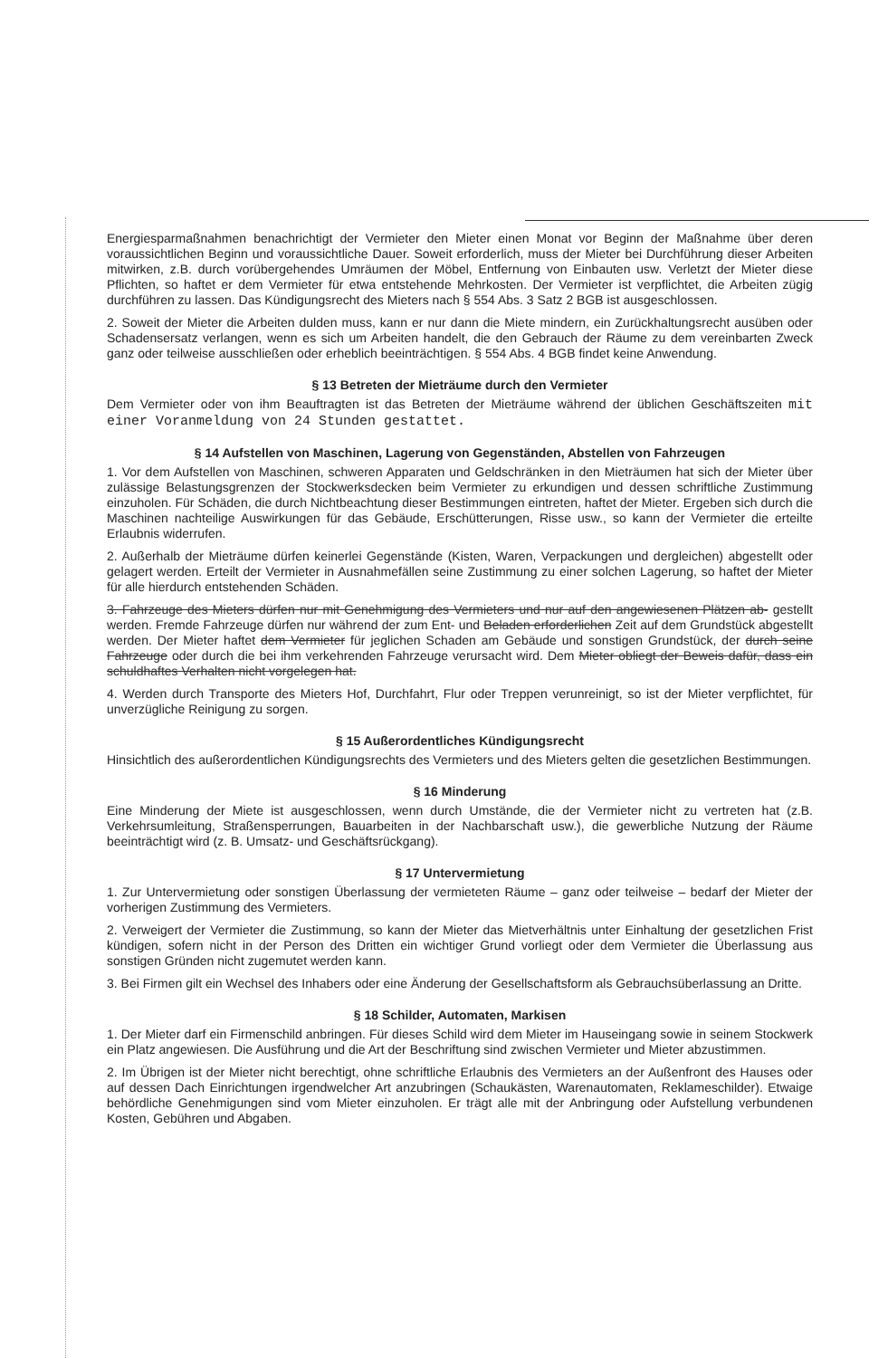Energiesparmaßnahmen benachrichtigt der Vermieter den Mieter einen Monat vor Beginn der Maßnahme über deren voraussichtlichen Beginn und voraussichtliche Dauer. Soweit erforderlich, muss der Mieter bei Durchführung dieser Arbeiten mitwirken, z.B. durch vorübergehendes Umräumen der Möbel, Entfernung von Einbauten usw. Verletzt der Mieter diese Pflichten, so haftet er dem Vermieter für etwa entstehende Mehrkosten. Der Vermieter ist verpflichtet, die Arbeiten zügig durchführen zu lassen. Das Kündigungsrecht des Mieters nach § 554 Abs. 3 Satz 2 BGB ist ausgeschlossen.
2. Soweit der Mieter die Arbeiten dulden muss, kann er nur dann die Miete mindern, ein Zurückhaltungsrecht ausüben oder Schadensersatz verlangen, wenn es sich um Arbeiten handelt, die den Gebrauch der Räume zu dem vereinbarten Zweck ganz oder teilweise ausschließen oder erheblich beeinträchtigen. § 554 Abs. 4 BGB findet keine Anwendung.
§ 13 Betreten der Mieträume durch den Vermieter
Dem Vermieter oder von ihm Beauftragten ist das Betreten der Mieträume während der üblichen Geschäftszeiten mit einer Voranmeldung von 24 Stunden gestattet.
§ 14 Aufstellen von Maschinen, Lagerung von Gegenständen, Abstellen von Fahrzeugen
1. Vor dem Aufstellen von Maschinen, schweren Apparaten und Geldschränken in den Mieträumen hat sich der Mieter über zulässige Belastungsgrenzen der Stockwerksdecken beim Vermieter zu erkundigen und dessen schriftliche Zustimmung einzuholen. Für Schäden, die durch Nichtbeachtung dieser Bestimmungen eintreten, haftet der Mieter. Ergeben sich durch die Maschinen nachteilige Auswirkungen für das Gebäude, Erschütterungen, Risse usw., so kann der Vermieter die erteilte Erlaubnis widerrufen.
2. Außerhalb der Mieträume dürfen keinerlei Gegenstände (Kisten, Waren, Verpackungen und dergleichen) abgestellt oder gelagert werden. Erteilt der Vermieter in Ausnahmefällen seine Zustimmung zu einer solchen Lagerung, so haftet der Mieter für alle hierdurch entstehenden Schäden.
3. Fahrzeuge des Mieters dürfen nur mit Genehmigung des Vermieters und nur auf den angewiesenen Plätzen ab- gestellt werden. Fremde Fahrzeuge dürfen nur während der zum Ent- und Beladen erforderlichen Zeit auf dem Grundstück abgestellt werden. Der Mieter haftet dem Vermieter für jeglichen Schaden am Gebäude und sonstigen Grundstück, der durch seine Fahrzeuge oder durch die bei ihm verkehrenden Fahrzeuge verursacht wird. Dem Mieter obliegt der Beweis dafür, dass ein schuldhaftes Verhalten nicht vorgelegen hat.
4. Werden durch Transporte des Mieters Hof, Durchfahrt, Flur oder Treppen verunreinigt, so ist der Mieter verpflichtet, für unverzügliche Reinigung zu sorgen.
§ 15 Außerordentliches Kündigungsrecht
Hinsichtlich des außerordentlichen Kündigungsrechts des Vermieters und des Mieters gelten die gesetzlichen Bestimmungen.
§ 16 Minderung
Eine Minderung der Miete ist ausgeschlossen, wenn durch Umstände, die der Vermieter nicht zu vertreten hat (z.B. Verkehrsumleitung, Straßensperrungen, Bauarbeiten in der Nachbarschaft usw.), die gewerbliche Nutzung der Räume beeinträchtigt wird (z. B. Umsatz- und Geschäftsrückgang).
§ 17 Untervermietung
1. Zur Untervermietung oder sonstigen Überlassung der vermieteten Räume – ganz oder teilweise – bedarf der Mieter der vorherigen Zustimmung des Vermieters.
2. Verweigert der Vermieter die Zustimmung, so kann der Mieter das Mietverhältnis unter Einhaltung der gesetzlichen Frist kündigen, sofern nicht in der Person des Dritten ein wichtiger Grund vorliegt oder dem Vermieter die Überlassung aus sonstigen Gründen nicht zugemutet werden kann.
3. Bei Firmen gilt ein Wechsel des Inhabers oder eine Änderung der Gesellschaftsform als Gebrauchsüberlassung an Dritte.
§ 18 Schilder, Automaten, Markisen
1. Der Mieter darf ein Firmenschild anbringen. Für dieses Schild wird dem Mieter im Hauseingang sowie in seinem Stockwerk ein Platz angewiesen. Die Ausführung und die Art der Beschriftung sind zwischen Vermieter und Mieter abzustimmen.
2. Im Übrigen ist der Mieter nicht berechtigt, ohne schriftliche Erlaubnis des Vermieters an der Außenfront des Hauses oder auf dessen Dach Einrichtungen irgendwelcher Art anzubringen (Schaukästen, Warenautomaten, Reklameschilder). Etwaige behördliche Genehmigungen sind vom Mieter einzuholen. Er trägt alle mit der Anbringung oder Aufstellung verbundenen Kosten, Gebühren und Abgaben.